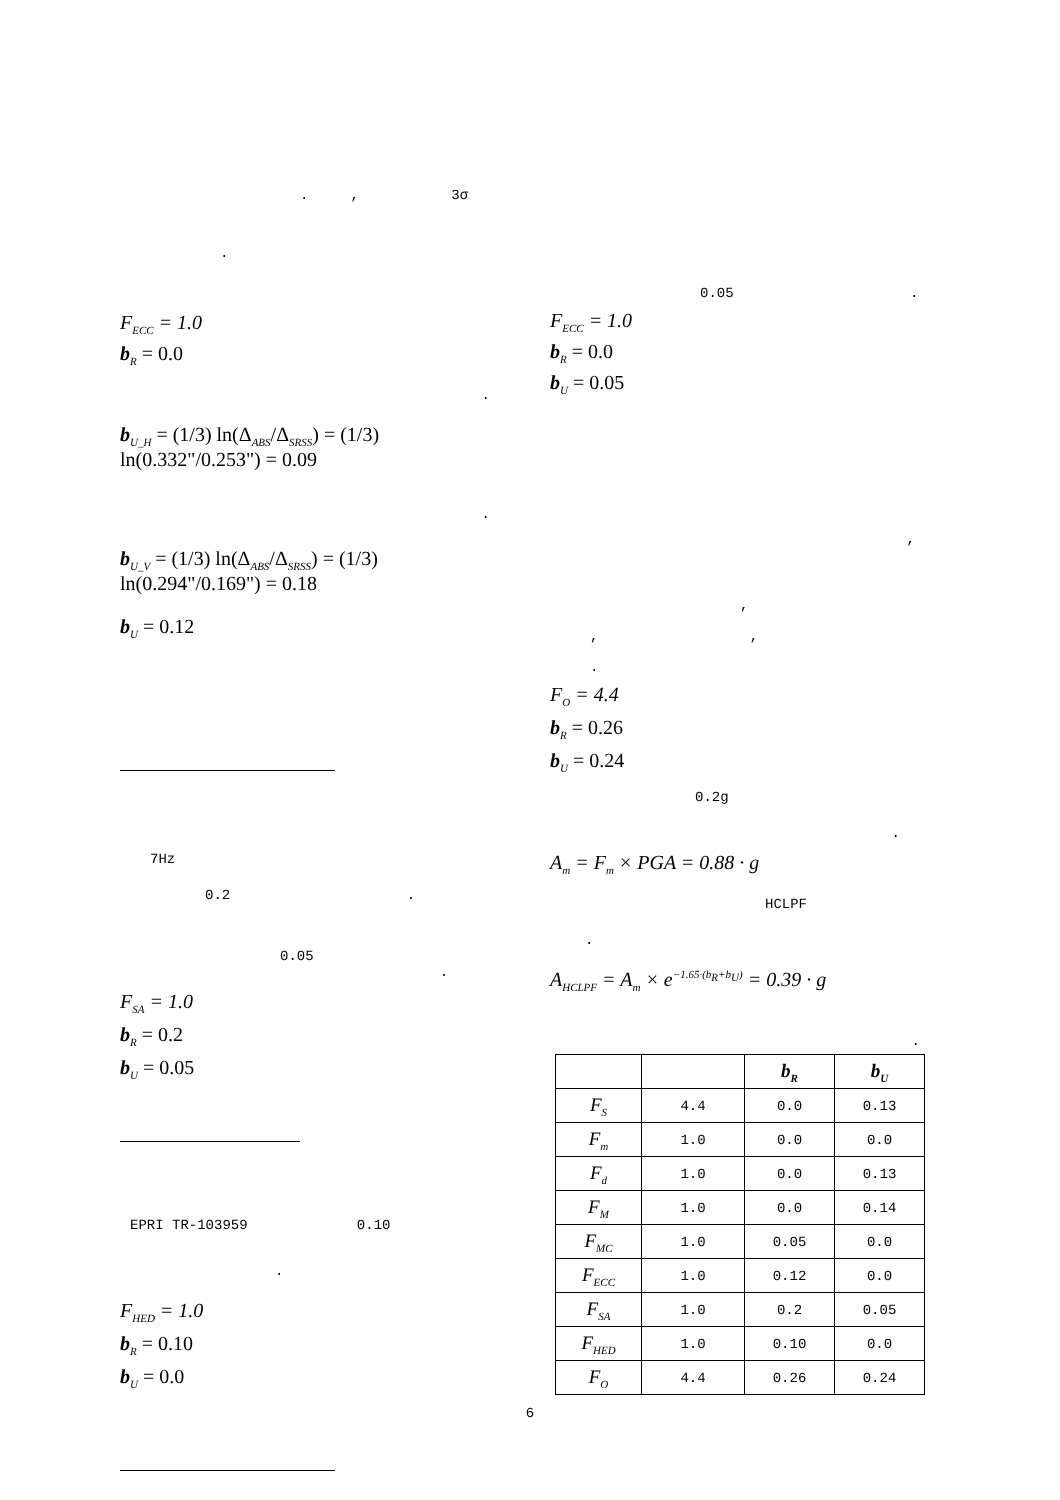. , 3σ
.
F<sub>ECC</sub> = 1.0
b<sub>R</sub> = 0.0
.
b<sub>U_H</sub> = (1/3) ln(Δ<sub>ABS</sub>/Δ<sub>SRSS</sub>) = (1/3) ln(0.332"/0.253") = 0.09
.
b<sub>U_V</sub> = (1/3) ln(Δ<sub>ABS</sub>/Δ<sub>SRSS</sub>) = (1/3) ln(0.294"/0.169") = 0.18
b<sub>U</sub> = 0.12
7Hz
0.2 .
0.05 .
F<sub>SA</sub> = 1.0
b<sub>R</sub> = 0.2
b<sub>U</sub> = 0.05
EPRI TR-103959 0.10
.
F<sub>HED</sub> = 1.0
b<sub>R</sub> = 0.10
b<sub>U</sub> = 0.0
0.05 .
F<sub>ECC</sub> = 1.0
b<sub>R</sub> = 0.0
b<sub>U</sub> = 0.05
,
,
, ,
.
F<sub>O</sub> = 4.4
b<sub>R</sub> = 0.26
b<sub>U</sub> = 0.24
0.2g
.
A<sub>m</sub> = F<sub>m</sub> × PGA = 0.88 · g
HCLPF
.
A<sub>HCLPF</sub> = A<sub>m</sub> × e<sup>−1.65·(b<sub>R</sub>+b<sub>U</sub>)</sup> = 0.39 · g
.
| | | b<sub>R</sub> | b<sub>U</sub> |
| --- | --- | --- | --- |
| F<sub>S</sub> | 4.4 | 0.0 | 0.13 |
| F<sub>m</sub> | 1.0 | 0.0 | 0.0 |
| F<sub>d</sub> | 1.0 | 0.0 | 0.13 |
| F<sub>M</sub> | 1.0 | 0.0 | 0.14 |
| F<sub>MC</sub> | 1.0 | 0.05 | 0.0 |
| F<sub>ECC</sub> | 1.0 | 0.12 | 0.0 |
| F<sub>SA</sub> | 1.0 | 0.2 | 0.05 |
| F<sub>HED</sub> | 1.0 | 0.10 | 0.0 |
| F<sub>O</sub> | 4.4 | 0.26 | 0.24 |
6